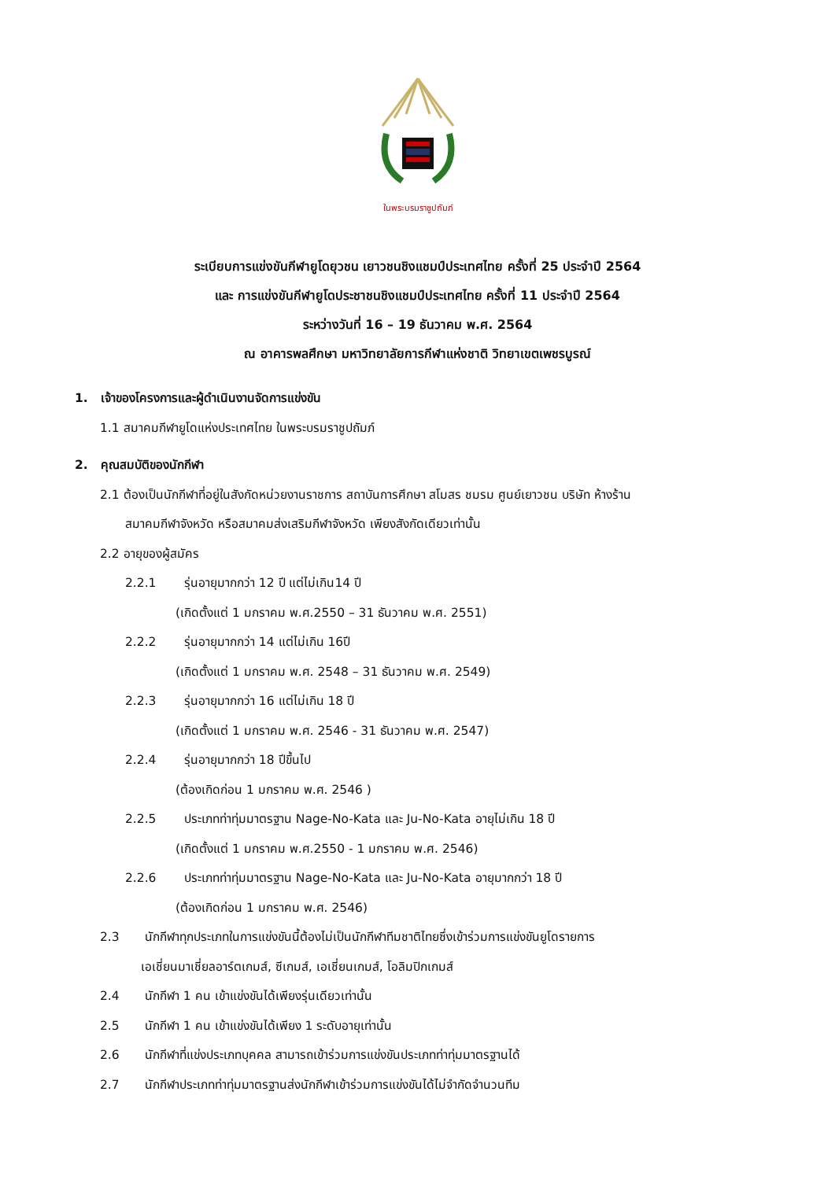ในพระบรมราชูปถัมภ์
ระเบียบการแข่งขันกีฬายูโดยุวชน เยาวชนชิงแชมป์ประเทศไทย ครั้งที่ 25 ประจำปี 2564
และ การแข่งขันกีฬายูโดประชาชนชิงแชมป์ประเทศไทย ครั้งที่ 11 ประจำปี 2564
ระหว่างวันที่ 16 – 19 ธันวาคม พ.ศ. 2564
ณ อาคารพลศึกษา มหาวิทยาลัยการกีฬาแห่งชาติ วิทยาเขตเพชรบูรณ์
1. เจ้าของโครงการและผู้ดำเนินงานจัดการแข่งขัน
1.1 สมาคมกีฬายูโดแห่งประเทศไทย ในพระบรมราชูปถัมภ์
2. คุณสมบัติของนักกีฬา
2.1 ต้องเป็นนักกีฬาที่อยู่ในสังกัดหน่วยงานราชการ สถาบันการศึกษา สโมสร ชมรม ศูนย์เยาวชน บริษัท ห้างร้าน
สมาคมกีฬาจังหวัด หรือสมาคมส่งเสริมกีฬาจังหวัด เพียงสังกัดเดียวเท่านั้น
2.2 อายุของผู้สมัคร
2.2.1 รุ่นอายุมากกว่า 12 ปี แต่ไม่เกิน14 ปี
(เกิดตั้งแต่ 1 มกราคม พ.ศ.2550 – 31 ธันวาคม พ.ศ. 2551)
2.2.2 รุ่นอายุมากกว่า 14 แต่ไม่เกิน 16ปี
(เกิดตั้งแต่ 1 มกราคม พ.ศ. 2548 – 31 ธันวาคม พ.ศ. 2549)
2.2.3 รุ่นอายุมากกว่า 16 แต่ไม่เกิน 18 ปี
(เกิดตั้งแต่ 1 มกราคม พ.ศ. 2546 - 31 ธันวาคม พ.ศ. 2547)
2.2.4 รุ่นอายุมากกว่า 18 ปีขึ้นไป
(ต้องเกิดก่อน 1 มกราคม พ.ศ. 2546 )
2.2.5 ประเภทท่าทุ่มมาตรฐาน Nage-No-Kata และ Ju-No-Kata อายุไม่เกิน 18 ปี
(เกิดตั้งแต่ 1 มกราคม พ.ศ.2550 - 1 มกราคม พ.ศ. 2546)
2.2.6 ประเภทท่าทุ่มมาตรฐาน Nage-No-Kata และ Ju-No-Kata อายุมากกว่า 18 ปี
(ต้องเกิดก่อน 1 มกราคม พ.ศ. 2546)
2.3 นักกีฬาทุกประเภทในการแข่งขันนี้ต้องไม่เป็นนักกีฬาทีมชาติไทยซึ่งเข้าร่วมการแข่งขันยูโดรายการ
เอเชี่ยนมาเชี่ยลอาร์ตเกมส์, ซีเกมส์, เอเชี่ยนเกมส์, โอลิมปิกเกมส์
2.4 นักกีฬา 1 คน เข้าแข่งขันได้เพียงรุ่นเดียวเท่านั้น
2.5 นักกีฬา 1 คน เข้าแข่งขันได้เพียง 1 ระดับอายุเท่านั้น
2.6 นักกีฬาที่แข่งประเภทบุคคล สามารถเข้าร่วมการแข่งขันประเภทท่าทุ่มมาตรฐานได้
2.7 นักกีฬาประเภทท่าทุ่มมาตรฐานส่งนักกีฬาเข้าร่วมการแข่งขันได้ไม่จำกัดจำนวนทีม